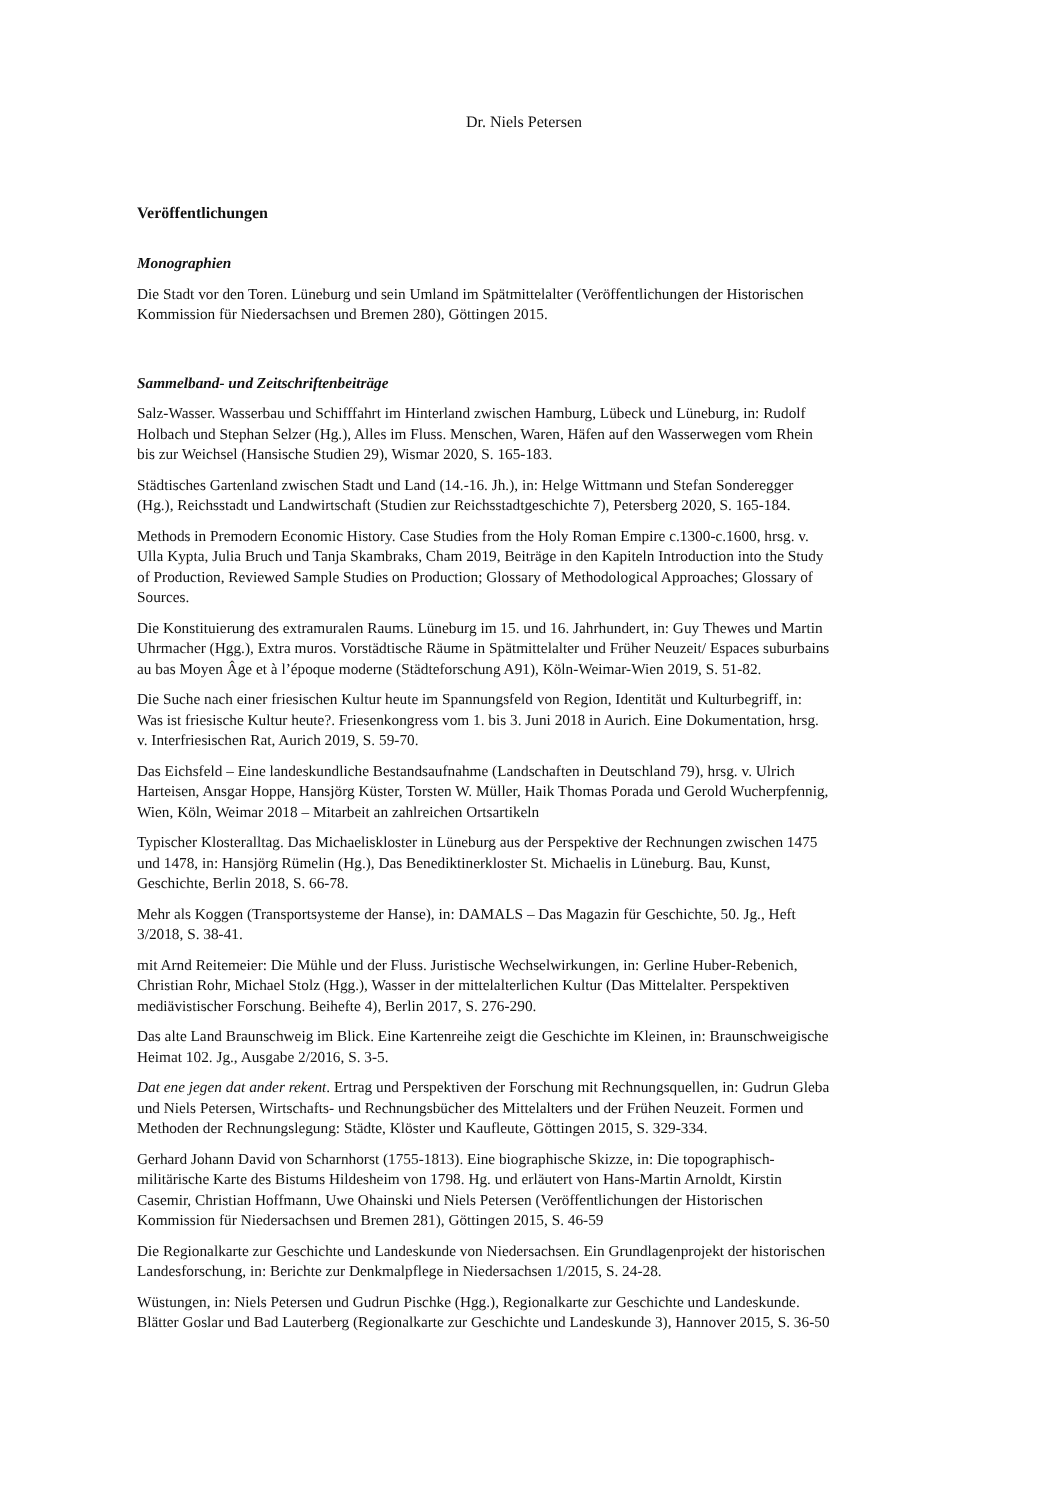Dr. Niels Petersen
Veröffentlichungen
Monographien
Die Stadt vor den Toren. Lüneburg und sein Umland im Spätmittelalter (Veröffentlichungen der Historischen Kommission für Niedersachsen und Bremen 280), Göttingen 2015.
Sammelband- und Zeitschriftenbeiträge
Salz-Wasser. Wasserbau und Schifffahrt im Hinterland zwischen Hamburg, Lübeck und Lüneburg, in: Rudolf Holbach und Stephan Selzer (Hg.), Alles im Fluss. Menschen, Waren, Häfen auf den Wasserwegen vom Rhein bis zur Weichsel (Hansische Studien 29), Wismar 2020, S. 165-183.
Städtisches Gartenland zwischen Stadt und Land (14.-16. Jh.), in: Helge Wittmann und Stefan Sonderegger (Hg.), Reichsstadt und Landwirtschaft (Studien zur Reichsstadtgeschichte 7), Petersberg 2020, S. 165-184.
Methods in Premodern Economic History. Case Studies from the Holy Roman Empire c.1300-c.1600, hrsg. v. Ulla Kypta, Julia Bruch und Tanja Skambraks, Cham 2019, Beiträge in den Kapiteln Introduction into the Study of Production, Reviewed Sample Studies on Production; Glossary of Methodological Approaches; Glossary of Sources.
Die Konstituierung des extramuralen Raums. Lüneburg im 15. und 16. Jahrhundert, in: Guy Thewes und Martin Uhrmacher (Hgg.), Extra muros. Vorstädtische Räume in Spätmittelalter und Früher Neuzeit/ Espaces suburbains au bas Moyen Âge et à l’époque moderne (Städteforschung A91), Köln-Weimar-Wien 2019, S. 51-82.
Die Suche nach einer friesischen Kultur heute im Spannungsfeld von Region, Identität und Kulturbegriff, in: Was ist friesische Kultur heute?. Friesenkongress vom 1. bis 3. Juni 2018 in Aurich. Eine Dokumentation, hrsg. v. Interfriesischen Rat, Aurich 2019, S. 59-70.
Das Eichsfeld – Eine landeskundliche Bestandsaufnahme (Landschaften in Deutschland 79), hrsg. v. Ulrich Harteisen, Ansgar Hoppe, Hansjörg Küster, Torsten W. Müller, Haik Thomas Porada und Gerold Wucherpfennig, Wien, Köln, Weimar 2018 – Mitarbeit an zahlreichen Ortsartikeln
Typischer Klosteralltag. Das Michaeliskloster in Lüneburg aus der Perspektive der Rechnungen zwischen 1475 und 1478, in: Hansjörg Rümelin (Hg.), Das Benediktinerkloster St. Michaelis in Lüneburg. Bau, Kunst, Geschichte, Berlin 2018, S. 66-78.
Mehr als Koggen (Transportsysteme der Hanse), in: DAMALS – Das Magazin für Geschichte, 50. Jg., Heft 3/2018, S. 38-41.
mit Arnd Reitemeier: Die Mühle und der Fluss. Juristische Wechselwirkungen, in: Gerline Huber-Rebenich, Christian Rohr, Michael Stolz (Hgg.), Wasser in der mittelalterlichen Kultur (Das Mittelalter. Perspektiven mediävistischer Forschung. Beihefte 4), Berlin 2017, S. 276-290.
Das alte Land Braunschweig im Blick. Eine Kartenreihe zeigt die Geschichte im Kleinen, in: Braunschweigische Heimat 102. Jg., Ausgabe 2/2016, S. 3-5.
Dat ene jegen dat ander rekent. Ertrag und Perspektiven der Forschung mit Rechnungsquellen, in: Gudrun Gleba und Niels Petersen, Wirtschafts- und Rechnungsbücher des Mittelalters und der Frühen Neuzeit. Formen und Methoden der Rechnungslegung: Städte, Klöster und Kaufleute, Göttingen 2015, S. 329-334.
Gerhard Johann David von Scharnhorst (1755-1813). Eine biographische Skizze, in: Die topographisch-militärische Karte des Bistums Hildesheim von 1798. Hg. und erläutert von Hans-Martin Arnoldt, Kirstin Casemir, Christian Hoffmann, Uwe Ohainski und Niels Petersen (Veröffentlichungen der Historischen Kommission für Niedersachsen und Bremen 281), Göttingen 2015, S. 46-59
Die Regionalkarte zur Geschichte und Landeskunde von Niedersachsen. Ein Grundlagenprojekt der historischen Landesforschung, in: Berichte zur Denkmalpflege in Niedersachsen 1/2015, S. 24-28.
Wüstungen, in: Niels Petersen und Gudrun Pischke (Hgg.), Regionalkarte zur Geschichte und Landeskunde. Blätter Goslar und Bad Lauterberg (Regionalkarte zur Geschichte und Landeskunde 3), Hannover 2015, S. 36-50